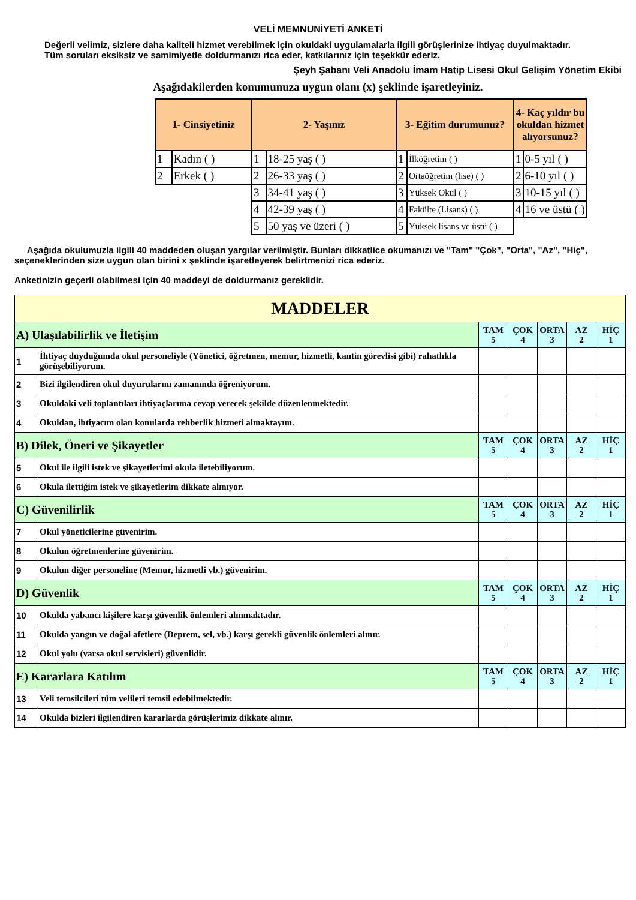VELİ MEMNUNİYETİ ANKETİ
Değerli velimiz, sizlere daha kaliteli hizmet verebilmek için okuldaki uygulamalarla ilgili görüşlerinize ihtiyaç duyulmaktadır. Tüm soruları eksiksiz ve samimiyetle doldurmanızı rica eder, katkılarınız için teşekkür ederiz.
Şeyh Şabanı Veli Anadolu İmam Hatip Lisesi Okul Gelişim Yönetim Ekibi
Aşağıdakilerden konumunuza uygun olanı (x) şeklinde işaretleyiniz.
| 1- Cinsiyetiniz | | 2- Yaşınız | | 3- Eğitim durumunuz? | | 4- Kaç yıldır bu okuldan hizmet alıyorsunuz? | |
| 1 | Kadın ( ) | 1 | 18-25 yaş ( ) | 1 | İlköğretim ( ) | 1 | 0-5 yıl ( ) |
| 2 | Erkek ( ) | 2 | 26-33 yaş ( ) | 2 | Ortaöğretim (lise) ( ) | 2 | 6-10 yıl ( ) |
| | | 3 | 34-41 yaş ( ) | 3 | Yüksek Okul ( ) | 3 | 10-15 yıl ( ) |
| | | 4 | 42-39 yaş ( ) | 4 | Fakülte (Lisans) ( ) | 4 | 16 ve üstü ( ) |
| | | 5 | 50 yaş ve üzeri ( ) | 5 | Yüksek lisans ve üstü ( ) | | |
Aşağıda okulumuzla ilgili 40 maddeden oluşan yargılar verilmiştir. Bunları dikkatlice okumanızı ve "Tam" "Çok", "Orta", "Az", "Hiç", seçeneklerinden size uygun olan birini x şeklinde işaretleyerek belirtmenizi rica ederiz.
Anketinizin geçerli olabilmesi için 40 maddeyi de doldurmanız gereklidir.
| MADDELER | | | | | | |
| A) Ulaşılabilirlik ve İletişim | | TAM 5 | ÇOK 4 | ORTA 3 | AZ 2 | HİÇ 1 |
| 1 | İhtiyaç duyduğumda okul personeliyle (Yönetici, öğretmen, memur, hizmetli, kantin görevlisi gibi) rahatlıkla görüşebiliyorum. | | | | | |
| 2 | Bizi ilgilendiren okul duyurularını zamanında öğreniyorum. | | | | | |
| 3 | Okuldaki veli toplantıları ihtiyaçlarıma cevap verecek şekilde düzenlenmektedir. | | | | | |
| 4 | Okuldan, ihtiyacım olan konularda rehberlik hizmeti almaktayım. | | | | | |
| B) Dilek, Öneri ve Şikayetler | | TAM 5 | ÇOK 4 | ORTA 3 | AZ 2 | HİÇ 1 |
| 5 | Okul ile ilgili istek ve şikayetlerimi okula iletebiliyorum. | | | | | |
| 6 | Okula ilettiğim istek ve şikayetlerim dikkate alınıyor. | | | | | |
| C) Güvenilirlik | | TAM 5 | ÇOK 4 | ORTA 3 | AZ 2 | HİÇ 1 |
| 7 | Okul yöneticilerine güvenirim. | | | | | |
| 8 | Okulun öğretmenlerine güvenirim. | | | | | |
| 9 | Okulun diğer personeline (Memur, hizmetli vb.) güvenirim. | | | | | |
| D) Güvenlik | | TAM 5 | ÇOK 4 | ORTA 3 | AZ 2 | HİÇ 1 |
| 10 | Okulda yabancı kişilere karşı güvenlik önlemleri alınmaktadır. | | | | | |
| 11 | Okulda yangın ve doğal afetlere (Deprem, sel, vb.) karşı gerekli güvenlik önlemleri alınır. | | | | | |
| 12 | Okul yolu (varsa okul servisleri) güvenlidir. | | | | | |
| E) Kararlara Katılım | | TAM 5 | ÇOK 4 | ORTA 3 | AZ 2 | HİÇ 1 |
| 13 | Veli temsilcileri tüm velileri temsil edebilmektedir. | | | | | |
| 14 | Okulda bizleri ilgilendiren kararlarda görüşlerimiz dikkate alınır. | | | | | |